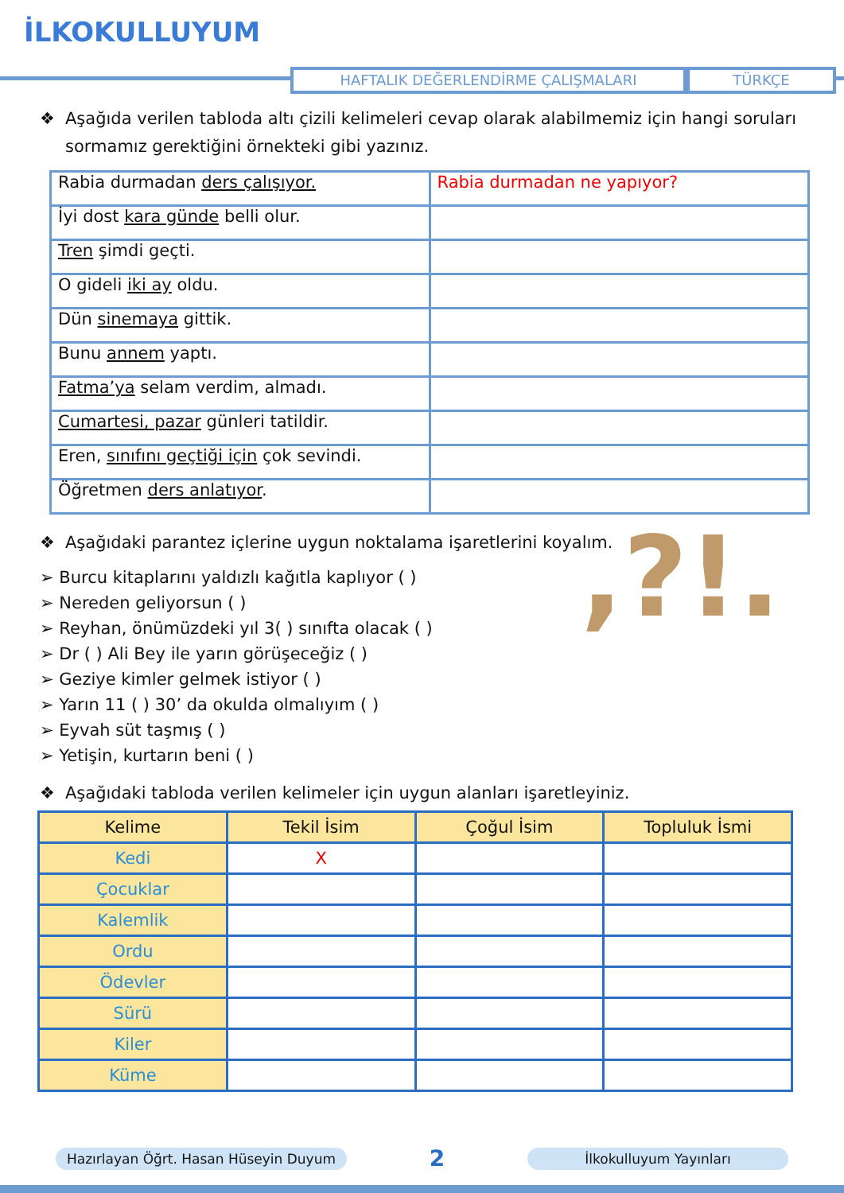İLKOKULLUYUM
HAFTALIK DEĞERLENDİRME ÇALIŞMALARI TÜRKÇE
❖ Aşağıda verilen tabloda altı çizili kelimeleri cevap olarak alabilmemiz için hangi soruları sormamız gerektiğini örnekteki gibi yazınız.
| Rabia durmadan ders çalışıyor. | Rabia durmadan ne yapıyor? |
| İyi dost kara günde belli olur. | |
| Tren şimdi geçti. | |
| O gideli iki ay oldu. | |
| Dün sinemaya gittik. | |
| Bunu annem yaptı. | |
| Fatma’ya selam verdim, almadı. | |
| Cumartesi, pazar günleri tatildir. | |
| Eren, sınıfını geçtiği için çok sevindi. | |
| Öğretmen ders anlatıyor . | |
❖ Aşağıdaki parantez içlerine uygun noktalama işaretlerini koyalım.
➢ Burcu kitaplarını yaldızlı kağıtla kaplıyor ( )
➢ Nereden geliyorsun ( )
➢ Reyhan, önümüzdeki yıl 3( ) sınıfta olacak ( )
➢ Dr ( ) Ali Bey ile yarın görüşeceğiz ( )
➢ Geziye kimler gelmek istiyor ( )
➢ Yarın 11 ( ) 30’ da okulda olmalıyım ( )
➢ Eyvah süt taşmış ( )
➢ Yetişin, kurtarın beni ( )
,?!.
❖ Aşağıdaki tabloda verilen kelimeler için uygun alanları işaretleyiniz.
| Kelime | Tekil İsim | Çoğul İsim | Topluluk İsmi |
| --- | --- | --- | --- |
| Kedi | X | | |
| Çocuklar | | | |
| Kalemlik | | | |
| Ordu | | | |
| Ödevler | | | |
| Sürü | | | |
| Kiler | | | |
| Küme | | | |
Hazırlayan Öğrt. Hasan Hüseyin Duyum 2 İlkokulluyum Yayınları